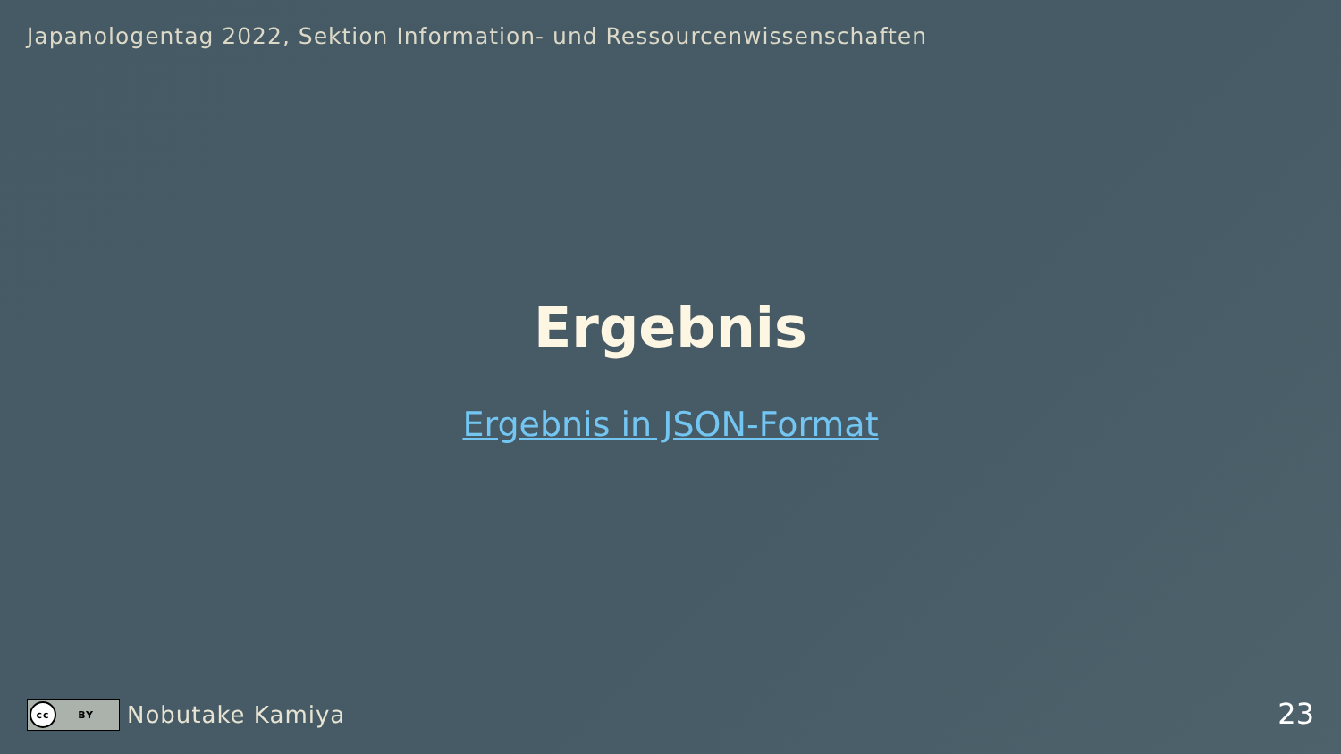Japanologentag 2022, Sektion Information- und Ressourcenwissenschaften
Ergebnis
Ergebnis in JSON-Format
cc BY
Nobutake Kamiya
23